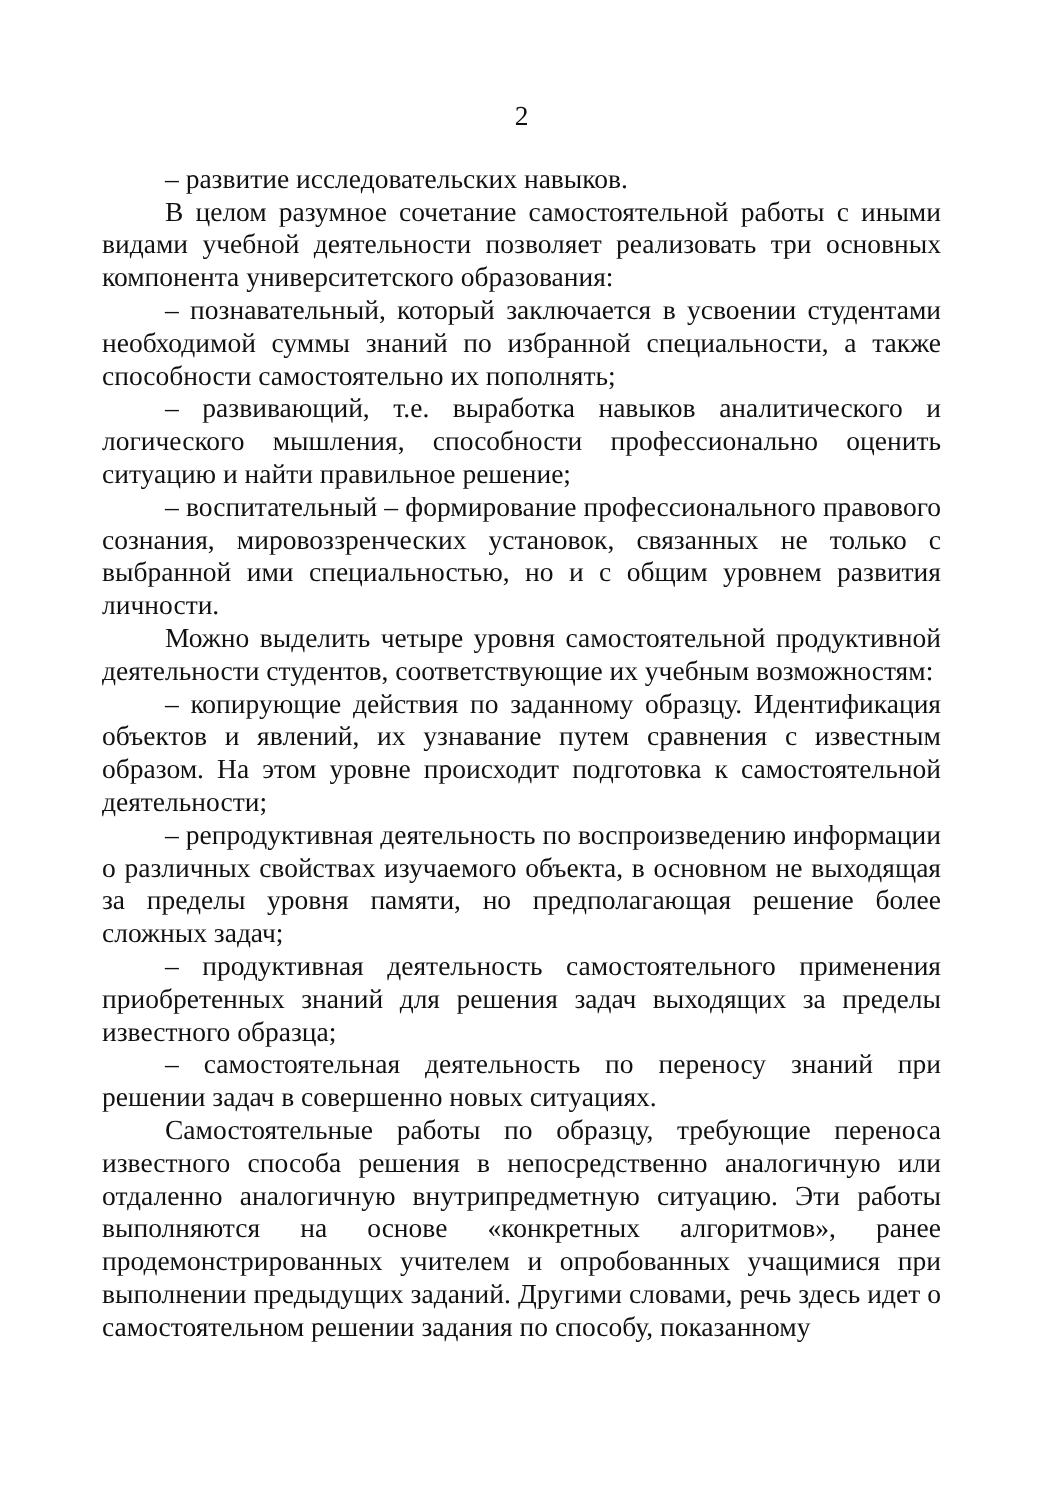2
– развитие исследовательских навыков.
В целом разумное сочетание самостоятельной работы с иными видами учебной деятельности позволяет реализовать три основных компонента университетского образования:
– познавательный, который заключается в усвоении студентами необходимой суммы знаний по избранной специальности, а также способности самостоятельно их пополнять;
– развивающий, т.е. выработка навыков аналитического и логического мышления, способности профессионально оценить ситуацию и найти правильное решение;
– воспитательный – формирование профессионального правового сознания, мировоззренческих установок, связанных не только с выбранной ими специальностью, но и с общим уровнем развития личности.
Можно выделить четыре уровня самостоятельной продуктивной деятельности студентов, соответствующие их учебным возможностям:
– копирующие действия по заданному образцу. Идентификация объектов и явлений, их узнавание путем сравнения с известным образом. На этом уровне происходит подготовка к самостоятельной деятельности;
– репродуктивная деятельность по воспроизведению информации о различных свойствах изучаемого объекта, в основном не выходящая за пределы уровня памяти, но предполагающая решение более сложных задач;
– продуктивная деятельность самостоятельного применения приобретенных знаний для решения задач выходящих за пределы известного образца;
– самостоятельная деятельность по переносу знаний при решении задач в совершенно новых ситуациях.
Самостоятельные работы по образцу, требующие переноса известного способа решения в непосредственно аналогичную или отдаленно аналогичную внутрипредметную ситуацию. Эти работы выполняются на основе «конкретных алгоритмов», ранее продемонстрированных учителем и опробованных учащимися при выполнении предыдущих заданий. Другими словами, речь здесь идет о самостоятельном решении задания по способу, показанному